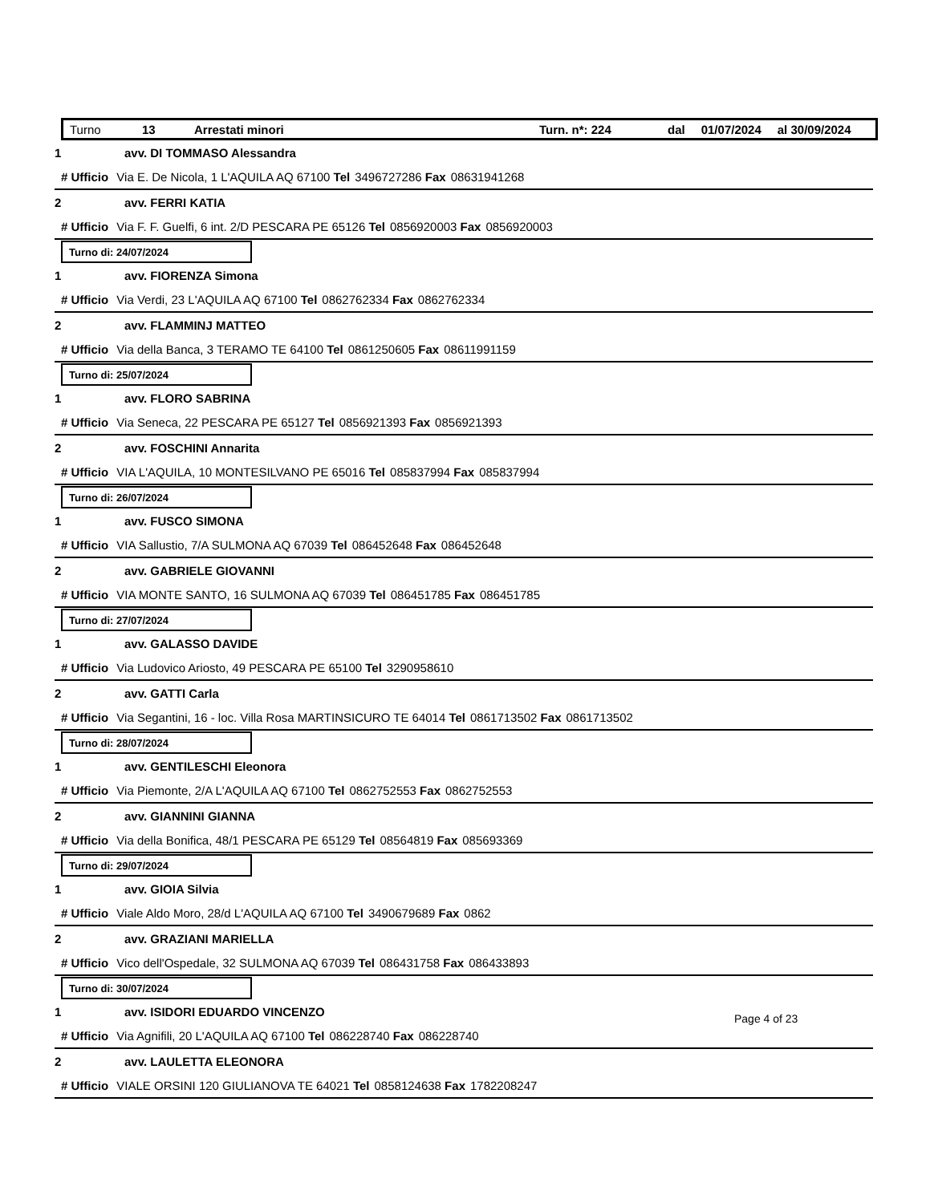Turno 13 Arrestati minori Turn. n*: 224 dal 01/07/2024 al 30/09/2024
1 avv. DI TOMMASO Alessandra
# Ufficio Via E. De Nicola, 1 L'AQUILA AQ 67100 Tel 3496727286 Fax 08631941268
2 avv. FERRI KATIA
# Ufficio Via F. F. Guelfi, 6 int. 2/D PESCARA PE 65126 Tel 0856920003 Fax 0856920003
Turno di: 24/07/2024
1 avv. FIORENZA Simona
# Ufficio Via Verdi, 23 L'AQUILA AQ 67100 Tel 0862762334 Fax 0862762334
2 avv. FLAMMINJ MATTEO
# Ufficio Via della Banca, 3 TERAMO TE 64100 Tel 0861250605 Fax 08611991159
Turno di: 25/07/2024
1 avv. FLORO SABRINA
# Ufficio Via Seneca, 22 PESCARA PE 65127 Tel 0856921393 Fax 0856921393
2 avv. FOSCHINI Annarita
# Ufficio VIA L'AQUILA, 10 MONTESILVANO PE 65016 Tel 085837994 Fax 085837994
Turno di: 26/07/2024
1 avv. FUSCO SIMONA
# Ufficio VIA Sallustio, 7/A SULMONA AQ 67039 Tel 086452648 Fax 086452648
2 avv. GABRIELE GIOVANNI
# Ufficio VIA MONTE SANTO, 16 SULMONA AQ 67039 Tel 086451785 Fax 086451785
Turno di: 27/07/2024
1 avv. GALASSO DAVIDE
# Ufficio Via Ludovico Ariosto, 49 PESCARA PE 65100 Tel 3290958610
2 avv. GATTI Carla
# Ufficio Via Segantini, 16 - loc. Villa Rosa MARTINSICURO TE 64014 Tel 0861713502 Fax 0861713502
Turno di: 28/07/2024
1 avv. GENTILESCHI Eleonora
# Ufficio Via Piemonte, 2/A L'AQUILA AQ 67100 Tel 0862752553 Fax 0862752553
2 avv. GIANNINI GIANNA
# Ufficio Via della Bonifica, 48/1 PESCARA PE 65129 Tel 08564819 Fax 085693369
Turno di: 29/07/2024
1 avv. GIOIA Silvia
# Ufficio Viale Aldo Moro, 28/d L'AQUILA AQ 67100 Tel 3490679689 Fax 0862
2 avv. GRAZIANI MARIELLA
# Ufficio Vico dell'Ospedale, 32 SULMONA AQ 67039 Tel 086431758 Fax 086433893
Turno di: 30/07/2024
1 avv. ISIDORI EDUARDO VINCENZO
# Ufficio Via Agnifili, 20 L'AQUILA AQ 67100 Tel 086228740 Fax 086228740
2 avv. LAULETTA ELEONORA
# Ufficio VIALE ORSINI 120 GIULIANOVA TE 64021 Tel 0858124638 Fax 1782208247
Page 4 of 23